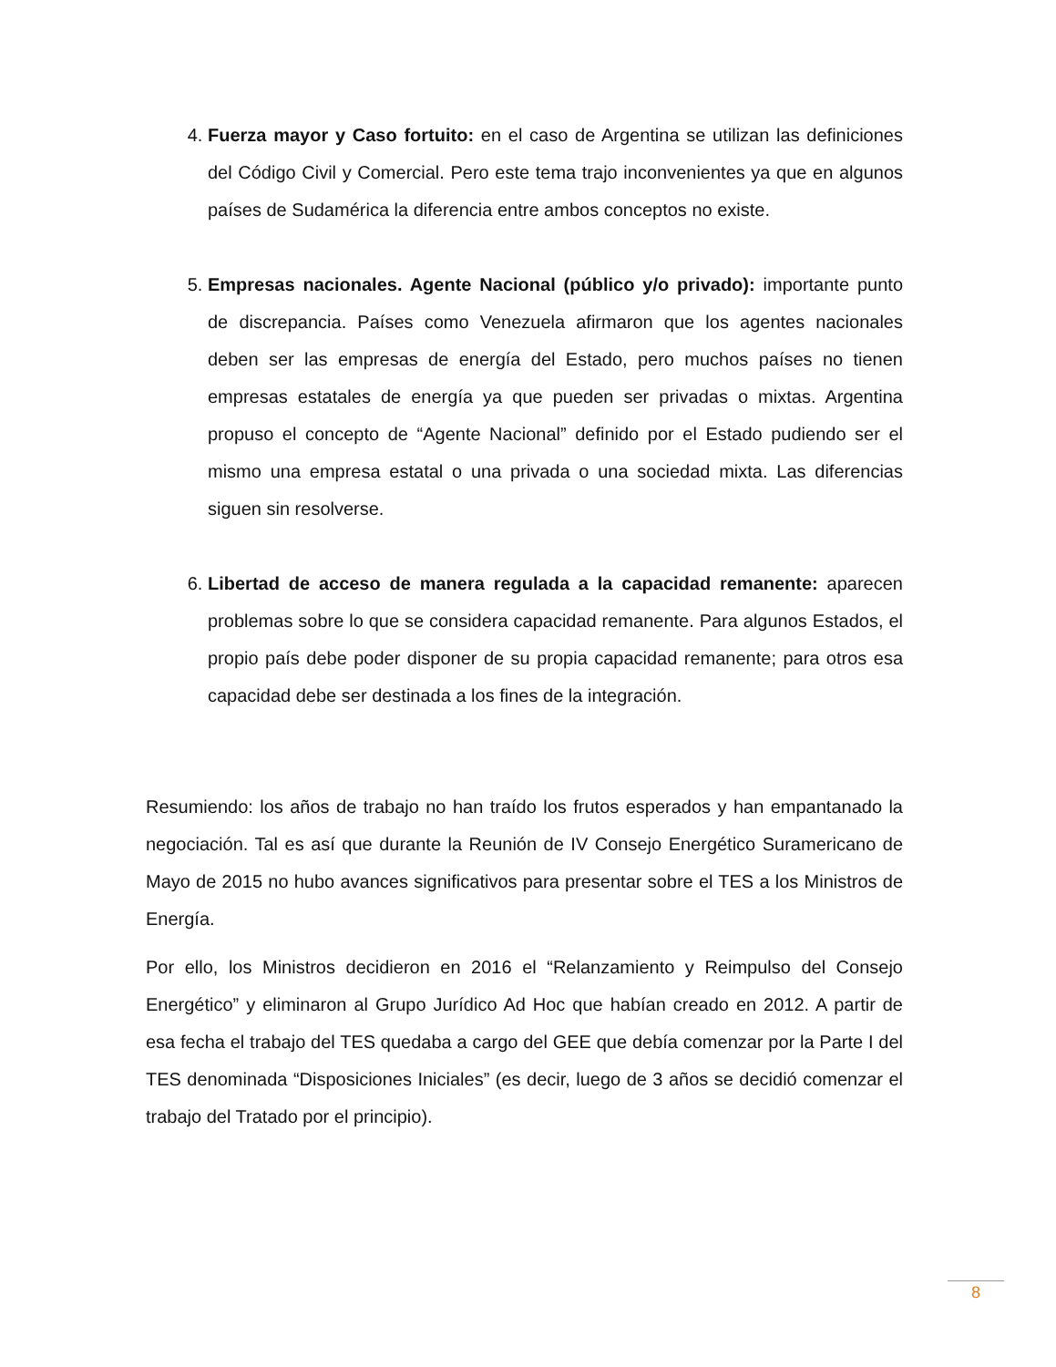4. Fuerza mayor y Caso fortuito: en el caso de Argentina se utilizan las definiciones del Código Civil y Comercial. Pero este tema trajo inconvenientes ya que en algunos países de Sudamérica la diferencia entre ambos conceptos no existe.
5. Empresas nacionales. Agente Nacional (público y/o privado): importante punto de discrepancia. Países como Venezuela afirmaron que los agentes nacionales deben ser las empresas de energía del Estado, pero muchos países no tienen empresas estatales de energía ya que pueden ser privadas o mixtas. Argentina propuso el concepto de “Agente Nacional” definido por el Estado pudiendo ser el mismo una empresa estatal o una privada o una sociedad mixta. Las diferencias siguen sin resolverse.
6. Libertad de acceso de manera regulada a la capacidad remanente: aparecen problemas sobre lo que se considera capacidad remanente. Para algunos Estados, el propio país debe poder disponer de su propia capacidad remanente; para otros esa capacidad debe ser destinada a los fines de la integración.
Resumiendo: los años de trabajo no han traído los frutos esperados y han empantanado la negociación. Tal es así que durante la Reunión de IV Consejo Energético Suramericano de Mayo de 2015 no hubo avances significativos para presentar sobre el TES a los Ministros de Energía.
Por ello, los Ministros decidieron en 2016 el “Relanzamiento y Reimpulso del Consejo Energético” y eliminaron al Grupo Jurídico Ad Hoc que habían creado en 2012. A partir de esa fecha el trabajo del TES quedaba a cargo del GEE que debía comenzar por la Parte I del TES denominada “Disposiciones Iniciales” (es decir, luego de 3 años se decidió comenzar el trabajo del Tratado por el principio).
8